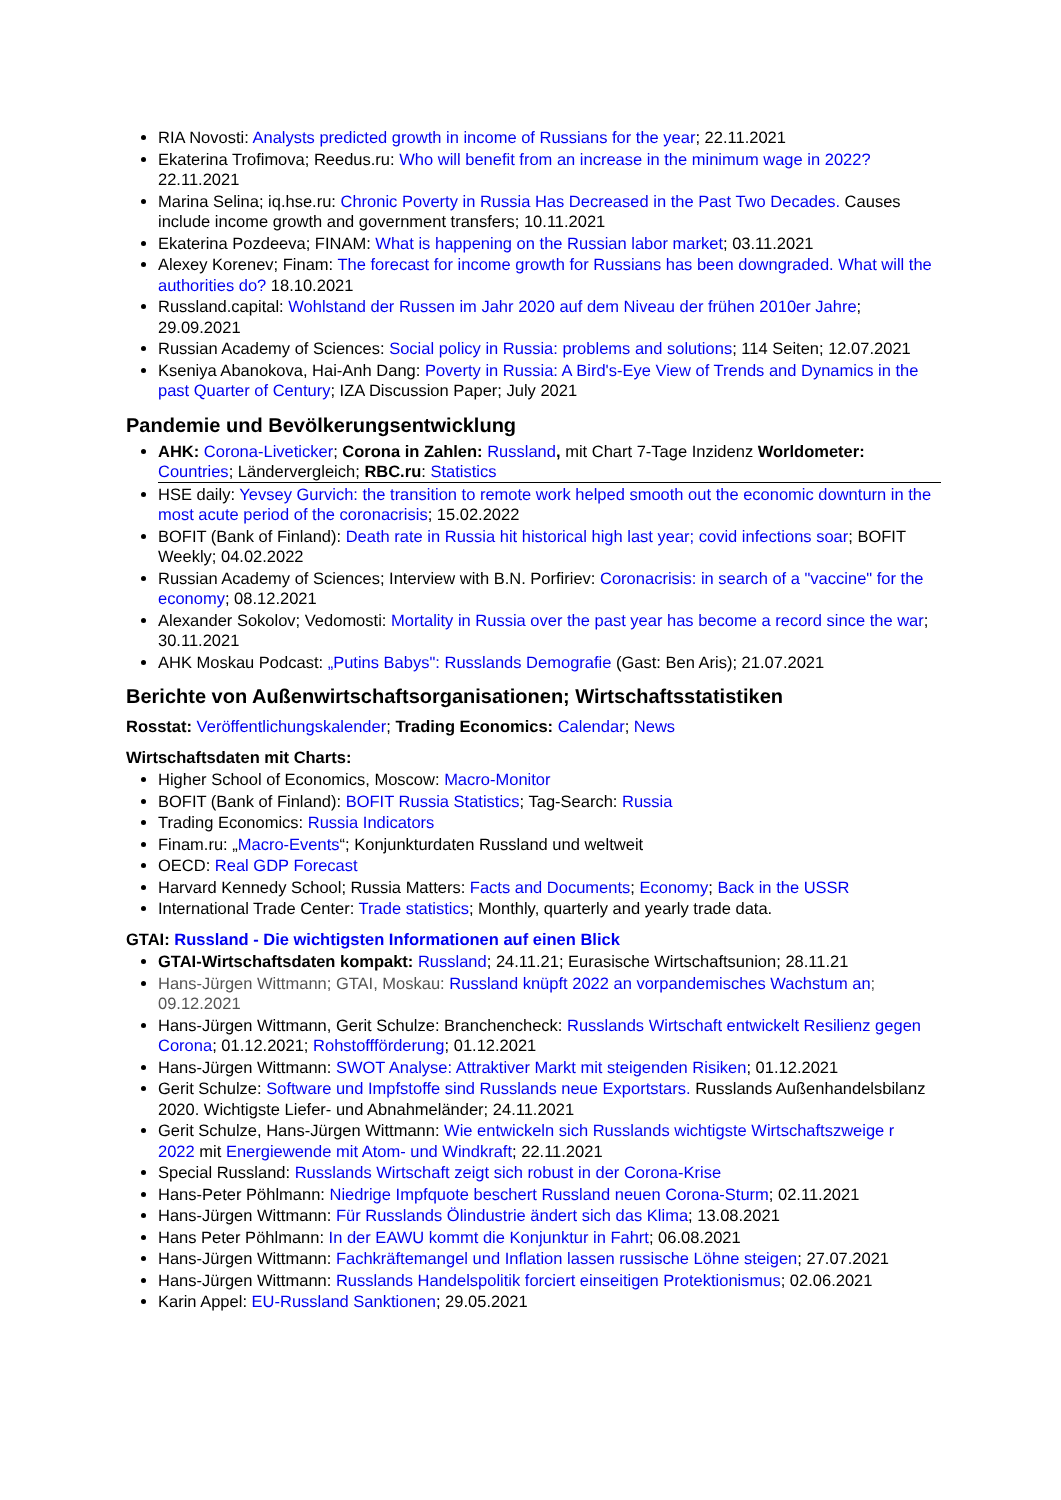RIA Novosti: Analysts predicted growth in income of Russians for the year; 22.11.2021
Ekaterina Trofimova; Reedus.ru: Who will benefit from an increase in the minimum wage in 2022? 22.11.2021
Marina Selina; iq.hse.ru: Chronic Poverty in Russia Has Decreased in the Past Two Decades. Causes include income growth and government transfers; 10.11.2021
Ekaterina Pozdeeva; FINAM: What is happening on the Russian labor market; 03.11.2021
Alexey Korenev; Finam: The forecast for income growth for Russians has been downgraded. What will the authorities do? 18.10.2021
Russland.capital: Wohlstand der Russen im Jahr 2020 auf dem Niveau der frühen 2010er Jahre; 29.09.2021
Russian Academy of Sciences: Social policy in Russia: problems and solutions; 114 Seiten; 12.07.2021
Kseniya Abanokova, Hai-Anh Dang: Poverty in Russia: A Bird's-Eye View of Trends and Dynamics in the past Quarter of Century; IZA Discussion Paper; July 2021
Pandemie und Bevölkerungsentwicklung
AHK: Corona-Liveticker; Corona in Zahlen: Russland, mit Chart 7-Tage Inzidenz Worldometer: Countries; Ländervergleich; RBC.ru: Statistics
HSE daily: Yevsey Gurvich: the transition to remote work helped smooth out the economic downturn in the most acute period of the coronacrisis; 15.02.2022
BOFIT (Bank of Finland): Death rate in Russia hit historical high last year; covid infections soar; BOFIT Weekly; 04.02.2022
Russian Academy of Sciences; Interview with B.N. Porfiriev: Coronacrisis: in search of a "vaccine" for the economy; 08.12.2021
Alexander Sokolov; Vedomosti: Mortality in Russia over the past year has become a record since the war; 30.11.2021
AHK Moskau Podcast: „Putins Babys": Russlands Demografie (Gast: Ben Aris); 21.07.2021
Berichte von Außenwirtschaftsorganisationen; Wirtschaftsstatistiken
Rosstat: Veröffentlichungskalender; Trading Economics: Calendar; News
Wirtschaftsdaten mit Charts:
Higher School of Economics, Moscow: Macro-Monitor
BOFIT (Bank of Finland): BOFIT Russia Statistics; Tag-Search: Russia
Trading Economics: Russia Indicators
Finam.ru: „Macro-Events“; Konjunkturdaten Russland und weltweit
OECD: Real GDP Forecast
Harvard Kennedy School; Russia Matters: Facts and Documents; Economy; Back in the USSR
International Trade Center: Trade statistics; Monthly, quarterly and yearly trade data.
GTAI: Russland - Die wichtigsten Informationen auf einen Blick
GTAI-Wirtschaftsdaten kompakt: Russland; 24.11.21; Eurasische Wirtschaftsunion; 28.11.21
Hans-Jürgen Wittmann; GTAI, Moskau: Russland knüpft 2022 an vorpandemisches Wachstum an; 09.12.2021
Hans-Jürgen Wittmann, Gerit Schulze: Branchencheck: Russlands Wirtschaft entwickelt Resilienz gegen Corona; 01.12.2021; Rohstoffförderung; 01.12.2021
Hans-Jürgen Wittmann: SWOT Analyse: Attraktiver Markt mit steigenden Risiken; 01.12.2021
Gerit Schulze: Software und Impfstoffe sind Russlands neue Exportstars. Russlands Außenhandelsbilanz 2020. Wichtigste Liefer- und Abnahmeländer; 24.11.2021
Gerit Schulze, Hans-Jürgen Wittmann: Wie entwickeln sich Russlands wichtigste Wirtschaftszweige r 2022 mit Energiewende mit Atom- und Windkraft; 22.11.2021
Special Russland: Russlands Wirtschaft zeigt sich robust in der Corona-Krise
Hans-Peter Pöhlmann: Niedrige Impfquote beschert Russland neuen Corona-Sturm; 02.11.2021
Hans-Jürgen Wittmann: Für Russlands Ölindustrie ändert sich das Klima; 13.08.2021
Hans Peter Pöhlmann: In der EAWU kommt die Konjunktur in Fahrt; 06.08.2021
Hans-Jürgen Wittmann: Fachkräftemangel und Inflation lassen russische Löhne steigen; 27.07.2021
Hans-Jürgen Wittmann: Russlands Handelspolitik forciert einseitigen Protektionismus; 02.06.2021
Karin Appel: EU-Russland Sanktionen; 29.05.2021